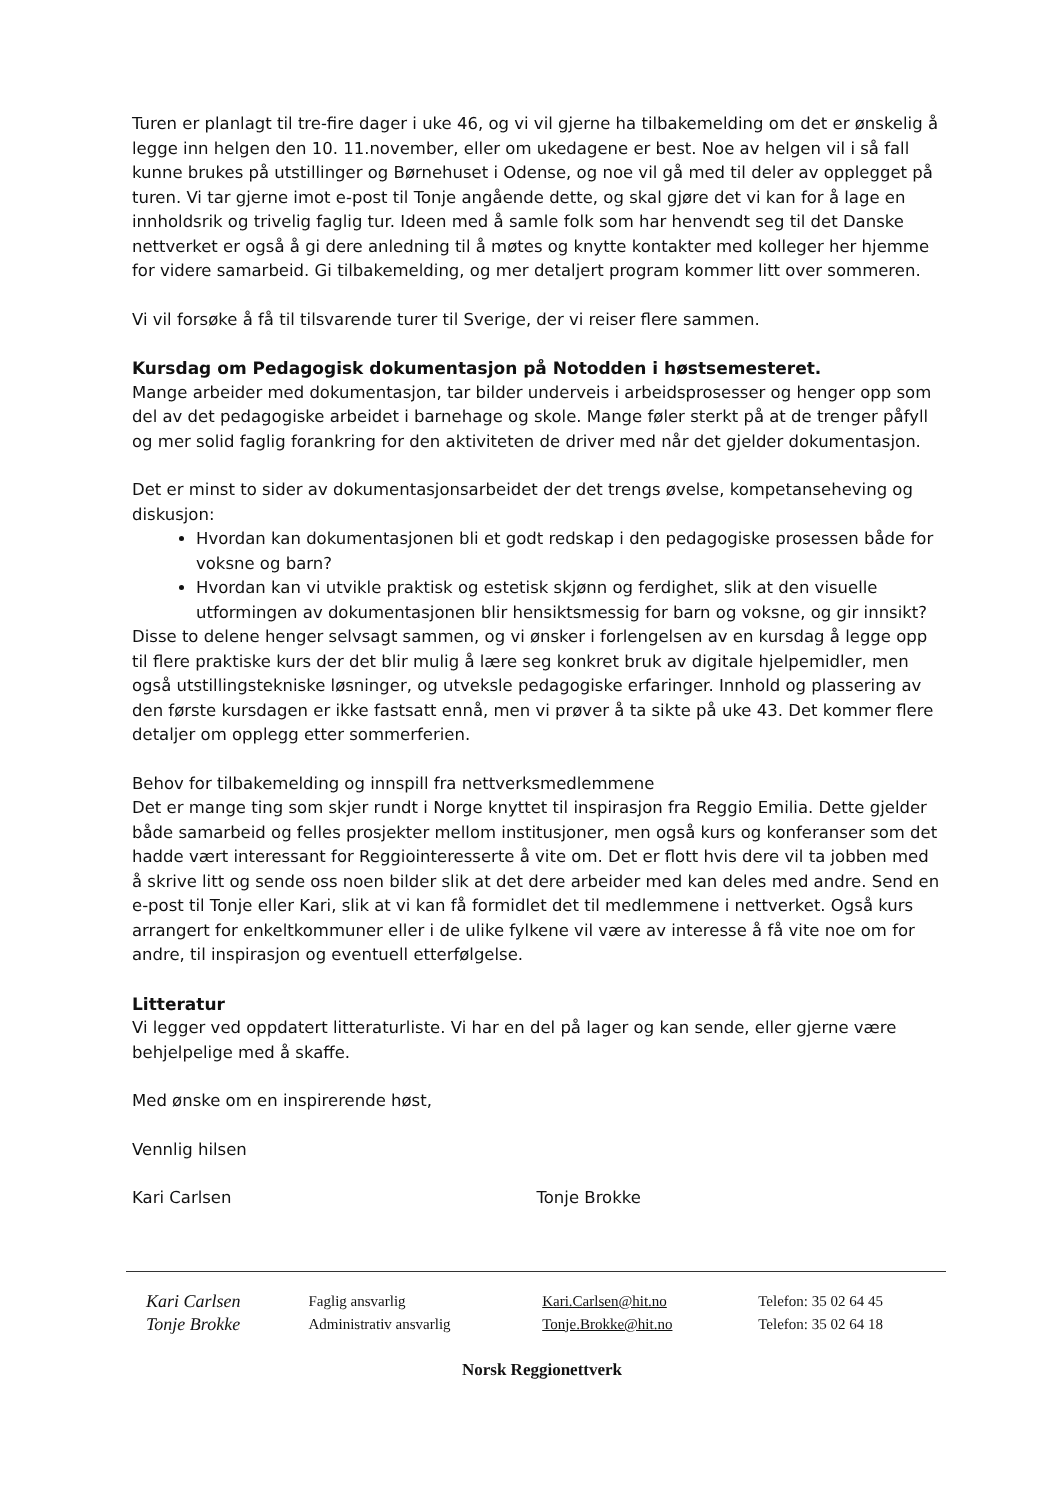Turen er planlagt til tre-fire dager i uke 46, og vi vil gjerne ha tilbakemelding om det er ønskelig å legge inn helgen den 10. 11.november, eller om ukedagene er best. Noe av helgen vil i så fall kunne brukes på utstillinger og Børnehuset i Odense, og noe vil gå med til deler av opplegget på turen. Vi tar gjerne imot e-post til Tonje angående dette, og skal gjøre det vi kan for å lage en innholdsrik og trivelig faglig tur. Ideen med å samle folk som har henvendt seg til det Danske nettverket er også å gi dere anledning til å møtes og knytte kontakter med kolleger her hjemme for videre samarbeid. Gi tilbakemelding, og mer detaljert program kommer litt over sommeren.
Vi vil forsøke å få til tilsvarende turer til Sverige, der vi reiser flere sammen.
Kursdag om Pedagogisk dokumentasjon på Notodden i høstsemesteret.
Mange arbeider med dokumentasjon, tar bilder underveis i arbeidsprosesser og henger opp som del av det pedagogiske arbeidet i barnehage og skole. Mange føler sterkt på at de trenger påfyll og mer solid faglig forankring for den aktiviteten de driver med når det gjelder dokumentasjon.
Det er minst to sider av dokumentasjonsarbeidet der det trengs øvelse, kompetanseheving og diskusjon:
Hvordan kan dokumentasjonen bli et godt redskap i den pedagogiske prosessen både for voksne og barn?
Hvordan kan vi utvikle praktisk og estetisk skjønn og ferdighet, slik at den visuelle utformingen av dokumentasjonen blir hensiktsmessig for barn og voksne, og gir innsikt?
Disse to delene henger selvsagt sammen, og vi ønsker i forlengelsen av en kursdag å legge opp til flere praktiske kurs der det blir mulig å lære seg konkret bruk av digitale hjelpemidler, men også utstillingstekniske løsninger, og utveksle pedagogiske erfaringer. Innhold og plassering av den første kursdagen er ikke fastsatt ennå, men vi prøver å ta sikte på uke 43. Det kommer flere detaljer om opplegg etter sommerferien.
Behov for tilbakemelding og innspill fra nettverksmedlemmene
Det er mange ting som skjer rundt i Norge knyttet til inspirasjon fra Reggio Emilia. Dette gjelder både samarbeid og felles prosjekter mellom institusjoner, men også kurs og konferanser som det hadde vært interessant for Reggiointeresserte å vite om. Det er flott hvis dere vil ta jobben med å skrive litt og sende oss noen bilder slik at det dere arbeider med kan deles med andre. Send en e-post til Tonje eller Kari, slik at vi kan få formidlet det til medlemmene i nettverket. Også kurs arrangert for enkeltkommuner eller i de ulike fylkene vil være av interesse å få vite noe om for andre, til inspirasjon og eventuell etterfølgelse.
Litteratur
Vi legger ved oppdatert litteraturliste. Vi har en del på lager og kan sende, eller gjerne være behjelpelige med å skaffe.
Med ønske om en inspirerende høst,
Vennlig hilsen
Kari Carlsen Tonje Brokke
| Kari Carlsen | Faglig ansvarlig | Kari.Carlsen@hit.no | Telefon: 35 02 64 45 |
| Tonje Brokke | Administrativ ansvarlig | Tonje.Brokke@hit.no | Telefon: 35 02 64 18 |
Norsk Reggionettverk